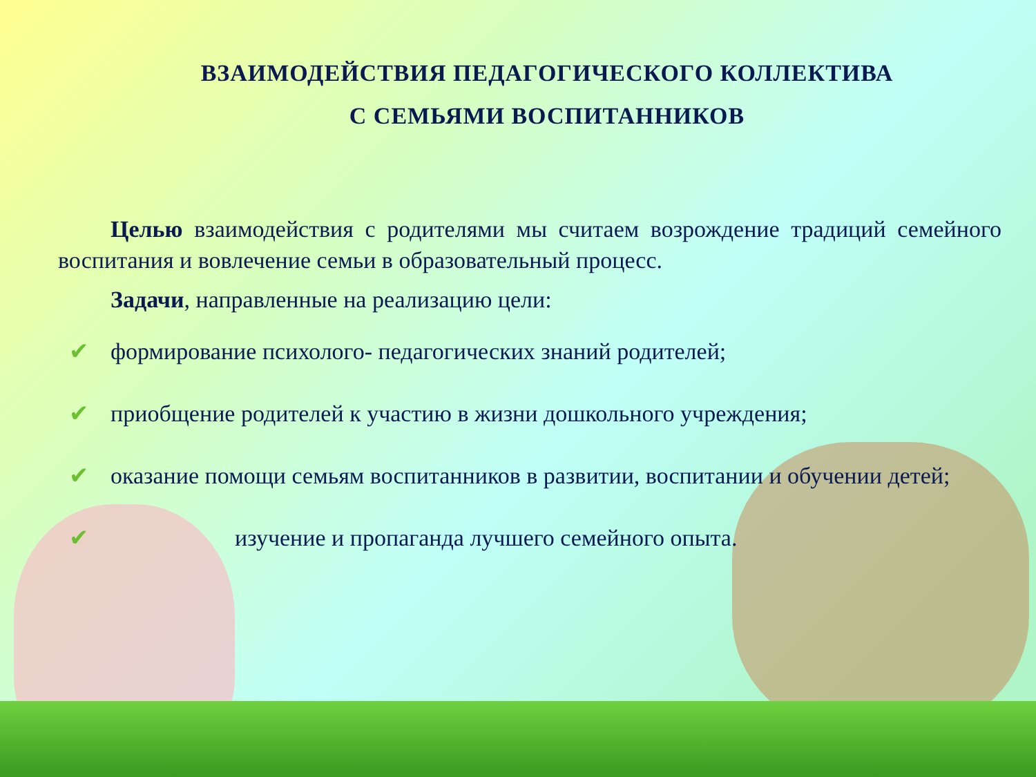ВЗАИМОДЕЙСТВИЯ ПЕДАГОГИЧЕСКОГО КОЛЛЕКТИВА
С СЕМЬЯМИ ВОСПИТАННИКОВ
Целью взаимодействия с родителями мы считаем возрождение традиций семейного воспитания и вовлечение семьи в образовательный процесс.
Задачи, направленные на реализацию цели:
✔ формирование психолого- педагогических знаний родителей;
✔ приобщение родителей к участию в жизни дошкольного учреждения;
✔ оказание помощи семьям воспитанников в развитии, воспитании и обучении детей;
✔ изучение и пропаганда лучшего семейного опыта.